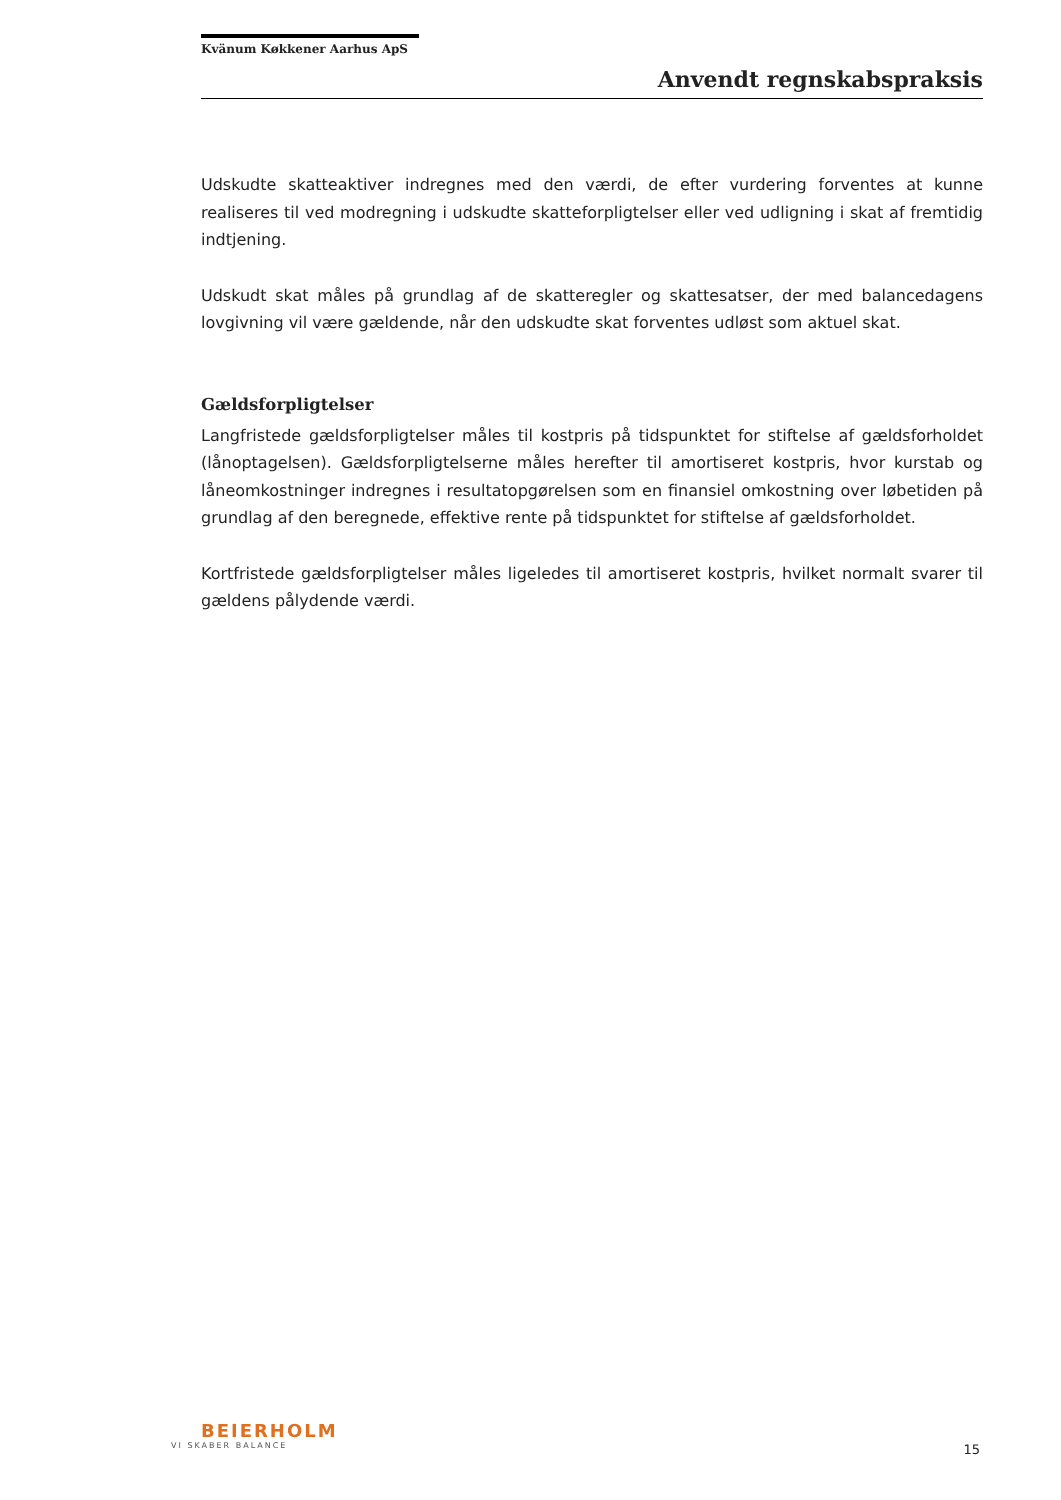Kvänum Køkkener Aarhus ApS
Anvendt regnskabspraksis
Udskudte skatteaktiver indregnes med den værdi, de efter vurdering forventes at kunne realiseres til ved modregning i udskudte skatteforpligtelser eller ved udligning i skat af fremtidig indtjening.
Udskudt skat måles på grundlag af de skatteregler og skattesatser, der med balancedagens lovgivning vil være gældende, når den udskudte skat forventes udløst som aktuel skat.
Gældsforpligtelser
Langfristede gældsforpligtelser måles til kostpris på tidspunktet for stiftelse af gældsforholdet (lånoptagelsen). Gældsforpligtelserne måles herefter til amortiseret kostpris, hvor kurstab og låneomkostninger indregnes i resultatopgørelsen som en finansiel omkostning over løbetiden på grundlag af den beregnede, effektive rente på tidspunktet for stiftelse af gældsforholdet.
Kortfristede gældsforpligtelser måles ligeledes til amortiseret kostpris, hvilket normalt svarer til gældens pålydende værdi.
BEIERHOLM
VI SKABER BALANCE
15